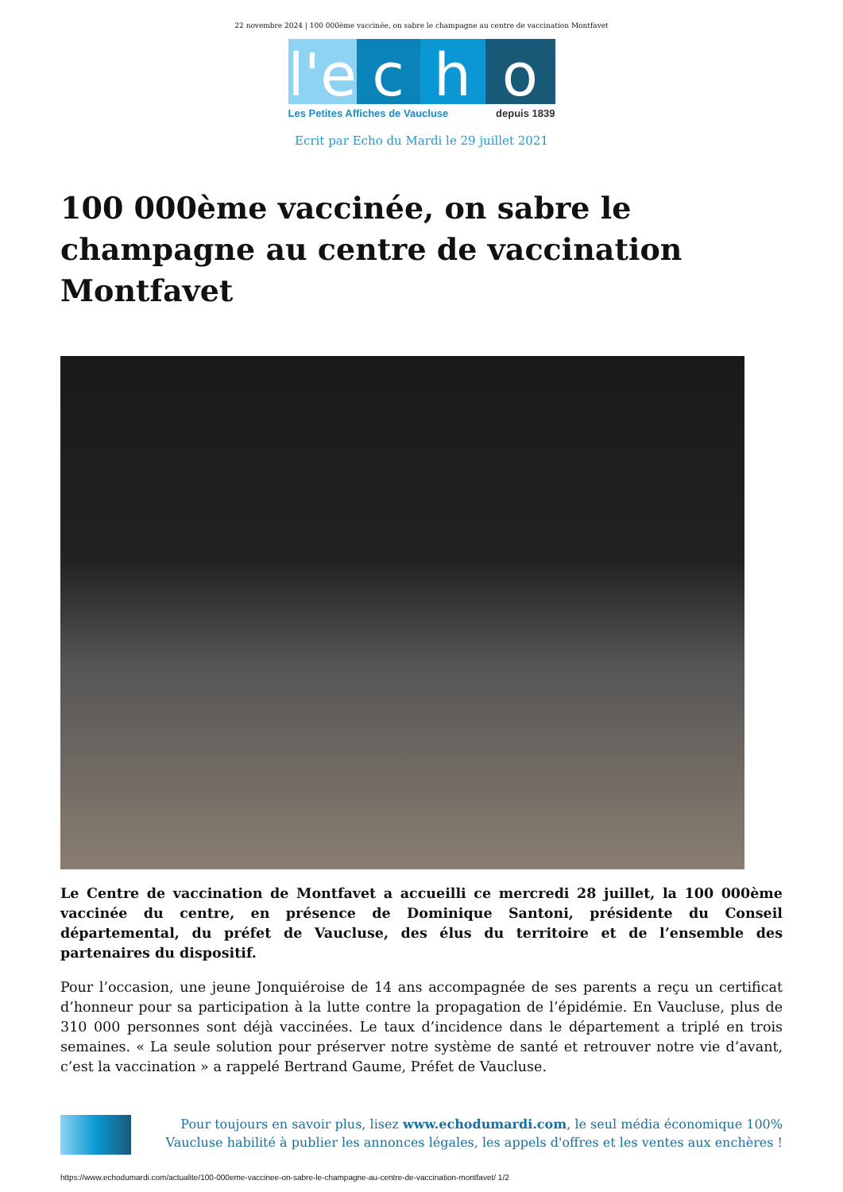22 novembre 2024 | 100 000ème vaccinée, on sabre le champagne au centre de vaccination Montfavet
l'e
c h o
Les Petites Affiches de Vaucluse depuis 1839
Ecrit par Echo du Mardi le 29 juillet 2021
100 000ème vaccinée, on sabre le champagne au centre de vaccination Montfavet
Le Centre de vaccination de Montfavet a accueilli ce mercredi 28 juillet, la 100 000ème vaccinée du centre, en présence de Dominique Santoni, présidente du Conseil départemental, du préfet de Vaucluse, des élus du territoire et de l’ensemble des partenaires du dispositif.
Pour l’occasion, une jeune Jonquiéroise de 14 ans accompagnée de ses parents a reçu un certificat d’honneur pour sa participation à la lutte contre la propagation de l’épidémie. En Vaucluse, plus de 310 000 personnes sont déjà vaccinées. Le taux d’incidence dans le département a triplé en trois semaines. « La seule solution pour préserver notre système de santé et retrouver notre vie d’avant, c’est la vaccination » a rappelé Bertrand Gaume, Préfet de Vaucluse.
Pour toujours en savoir plus, lisez www.echodumardi.com, le seul média économique 100% Vaucluse habilité à publier les annonces légales, les appels d'offres et les ventes aux enchères !
https://www.echodumardi.com/actualite/100-000eme-vaccinee-on-sabre-le-champagne-au-centre-de-vaccination-montfavet/ 1/2